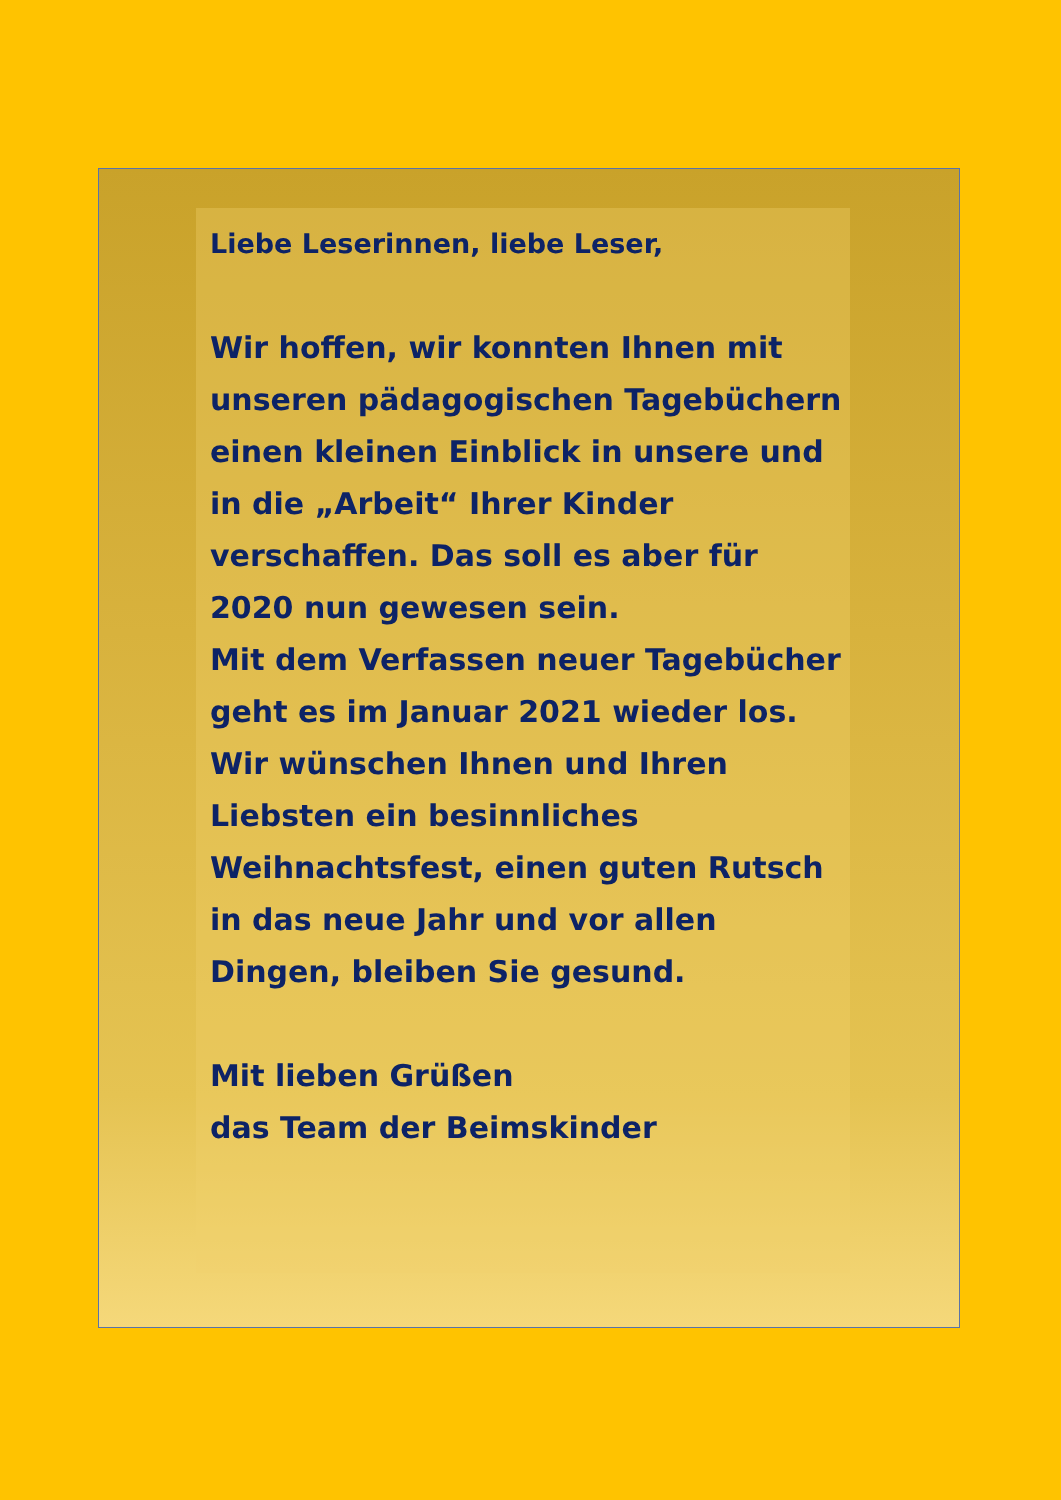Liebe Leserinnen, liebe Leser,
Wir hoffen, wir konnten Ihnen mit unseren pädagogischen Tagebüchern einen kleinen Einblick in unsere und in die „Arbeit“ Ihrer Kinder verschaffen. Das soll es aber für 2020 nun gewesen sein.
Mit dem Verfassen neuer Tagebücher geht es im Januar 2021 wieder los.
Wir wünschen Ihnen und Ihren Liebsten ein besinnliches Weihnachtsfest, einen guten Rutsch in das neue Jahr und vor allen Dingen, bleiben Sie gesund.
Mit lieben Grüßen
das Team der Beimskinder